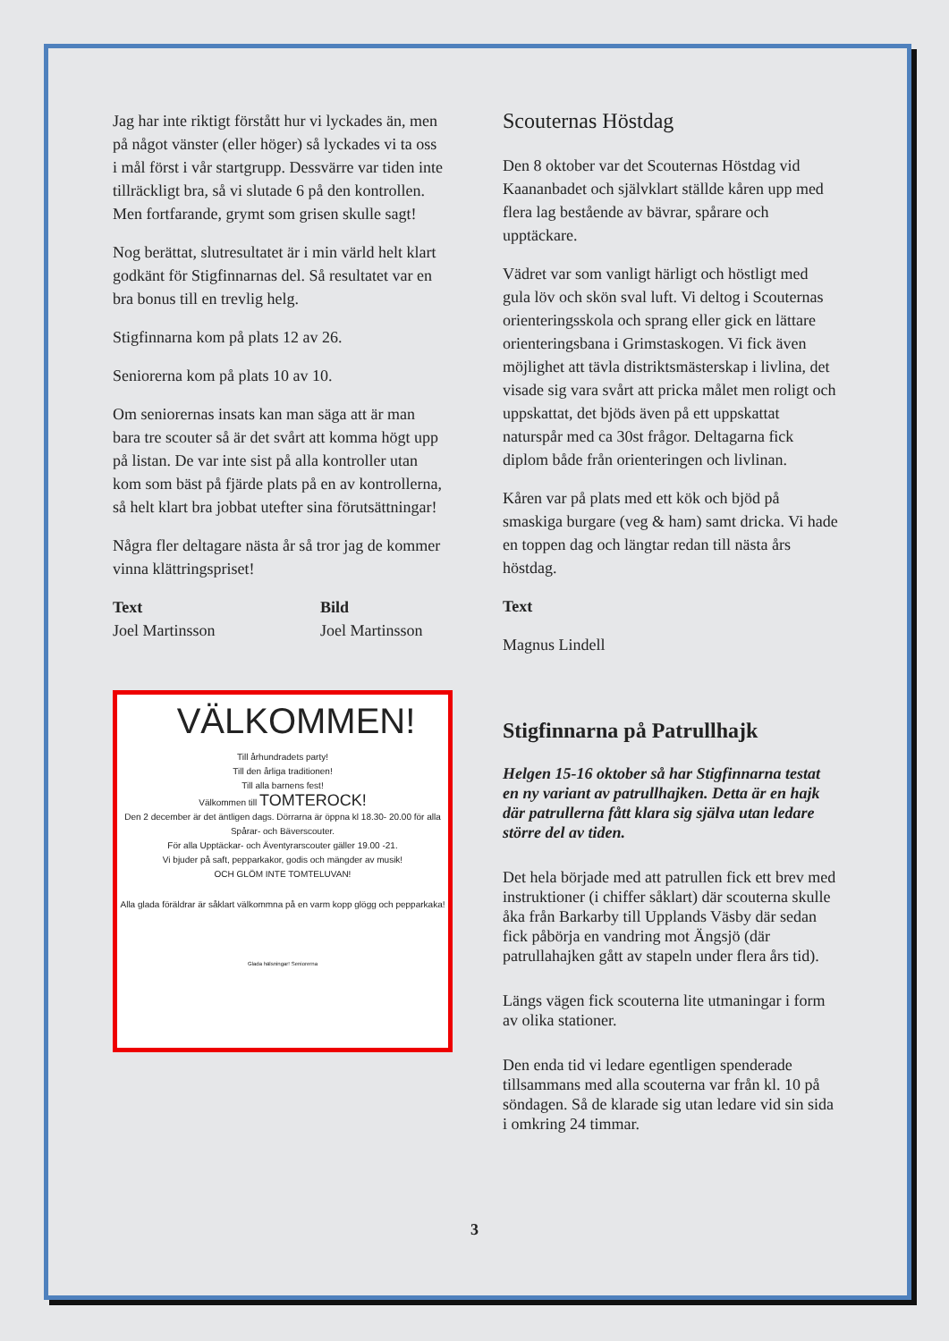Jag har inte riktigt förstått hur vi lyckades än, men på något vänster (eller höger) så lyckades vi ta oss i mål först i vår startgrupp. Dessvärre var tiden inte tillräckligt bra, så vi slutade 6 på den kontrollen. Men fortfarande, grymt som grisen skulle sagt!
Nog berättat, slutresultatet är i min värld helt klart godkänt för Stigfinnarnas del. Så resultatet var en bra bonus till en trevlig helg.
Stigfinnarna kom på plats 12 av 26.
Seniorerna kom på plats 10 av 10.
Om seniorernas insats kan man säga att är man bara tre scouter så är det svårt att komma högt upp på listan. De var inte sist på alla kontroller utan kom som bäst på fjärde plats på en av kontrollerna, så helt klart bra jobbat utefter sina förutsättningar!
Några fler deltagare nästa år så tror jag de kommer vinna klättringspriset!
Text
Joel Martinsson
Bild
Joel Martinsson
VÄLKOMMEN!
Till århundradets party!
Till den årliga traditionen!
Till alla barnens fest!
Välkommen till TOMTEROCK!
Den 2 december är det äntligen dags. Dörrarna är öppna kl 18.30- 20.00 för alla Spårar- och Bäverscouter.
För alla Upptäckar- och Äventyrarscouter gäller 19.00 -21.
Vi bjuder på saft, pepparkakor, godis och mängder av musik!
OCH GLÖM INTE TOMTELUVAN!
Alla glada föräldrar är såklart välkommna på en varm kopp glögg och pepparkaka!
Glada hälsningar! Seniorerna
Scouternas Höstdag
Den 8 oktober var det Scouternas Höstdag vid Kaananbadet och självklart ställde kåren upp med flera lag bestående av bävrar, spårare och upptäckare.
Vädret var som vanligt härligt och höstligt med gula löv och skön sval luft. Vi deltog i Scouternas orienteringsskola och sprang eller gick en lättare orienteringsbana i Grimstaskogen. Vi fick även möjlighet att tävla distriktsmästerskap i livlina, det visade sig vara svårt att pricka målet men roligt och uppskattat, det bjöds även på ett uppskattat naturspår med ca 30st frågor. Deltagarna fick diplom både från orienteringen och livlinan.
Kåren var på plats med ett kök och bjöd på smaskiga burgare (veg & ham) samt dricka. Vi hade en toppen dag och längtar redan till nästa års höstdag.
Text
Magnus Lindell
Stigfinnarna på Patrullhajk
Helgen 15-16 oktober så har Stigfinnarna testat en ny variant av patrullhajken. Detta är en hajk där patrullerna fått klara sig själva utan ledare större del av tiden.
Det hela började med att patrullen fick ett brev med instruktioner (i chiffer såklart) där scouterna skulle åka från Barkarby till Upplands Väsby där sedan fick påbörja en vandring mot Ängsjö (där patrullahajken gått av stapeln under flera års tid).
Längs vägen fick scouterna lite utmaningar i form av olika stationer.
Den enda tid vi ledare egentligen spenderade tillsammans med alla scouterna var från kl. 10 på söndagen. Så de klarade sig utan ledare vid sin sida i omkring 24 timmar.
3